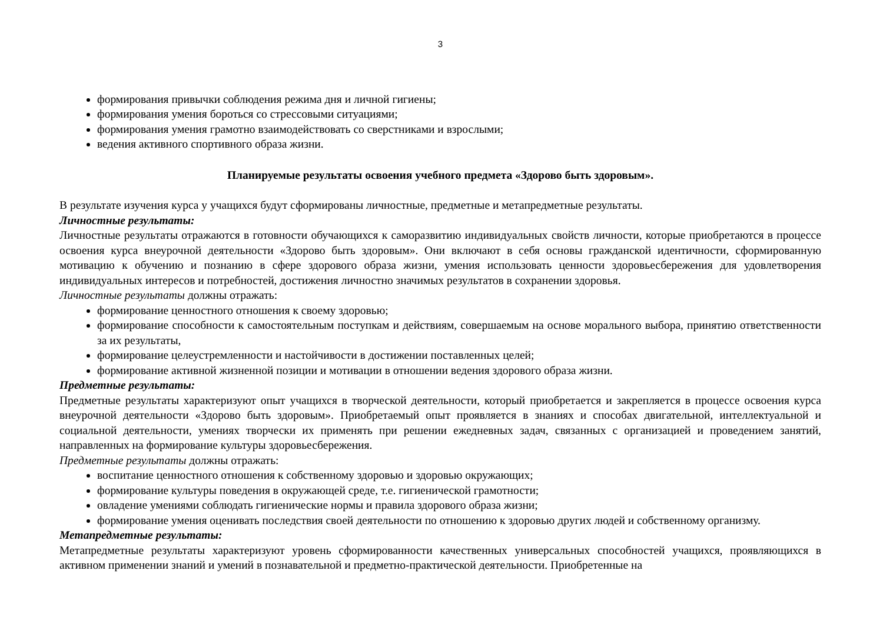3
формирования привычки соблюдения режима дня и личной гигиены;
формирования умения бороться со стрессовыми ситуациями;
формирования умения грамотно взаимодействовать со сверстниками и взрослыми;
ведения активного спортивного образа жизни.
Планируемые результаты освоения учебного предмета «Здорово быть здоровым».
В результате изучения курса у учащихся будут сформированы личностные, предметные и метапредметные результаты.
Личностные результаты:
Личностные результаты отражаются в готовности обучающихся к саморазвитию индивидуальных свойств личности, которые приобретаются в процессе освоения курса внеурочной деятельности «Здорово быть здоровым». Они включают в себя основы гражданской идентичности, сформированную мотивацию к обучению и познанию в сфере здорового образа жизни, умения использовать ценности здоровьесбережения для удовлетворения индивидуальных интересов и потребностей, достижения личностно значимых результатов в сохранении здоровья.
Личностные результаты должны отражать:
формирование ценностного отношения к своему здоровью;
формирование способности к самостоятельным поступкам и действиям, совершаемым на основе морального выбора, принятию ответственности за их результаты,
формирование целеустремленности и настойчивости в достижении поставленных целей;
формирование активной жизненной позиции и мотивации в отношении ведения здорового образа жизни.
Предметные результаты:
Предметные результаты характеризуют опыт учащихся в творческой деятельности, который приобретается и закрепляется в процессе освоения курса внеурочной деятельности «Здорово быть здоровым». Приобретаемый опыт проявляется в знаниях и способах двигательной, интеллектуальной и социальной деятельности, умениях творчески их применять при решении ежедневных задач, связанных с организацией и проведением занятий, направленных на формирование культуры здоровьесбережения.
Предметные результаты должны отражать:
воспитание ценностного отношения к собственному здоровью и здоровью окружающих;
формирование культуры поведения в окружающей среде, т.е. гигиенической грамотности;
овладение умениями соблюдать гигиенические нормы и правила здорового образа жизни;
формирование умения оценивать последствия своей деятельности по отношению к здоровью других людей и собственному организму.
Метапредметные результаты:
Метапредметные результаты характеризуют уровень сформированности качественных универсальных способностей учащихся, проявляющихся в активном применении знаний и умений в познавательной и предметно-практической деятельности. Приобретенные на